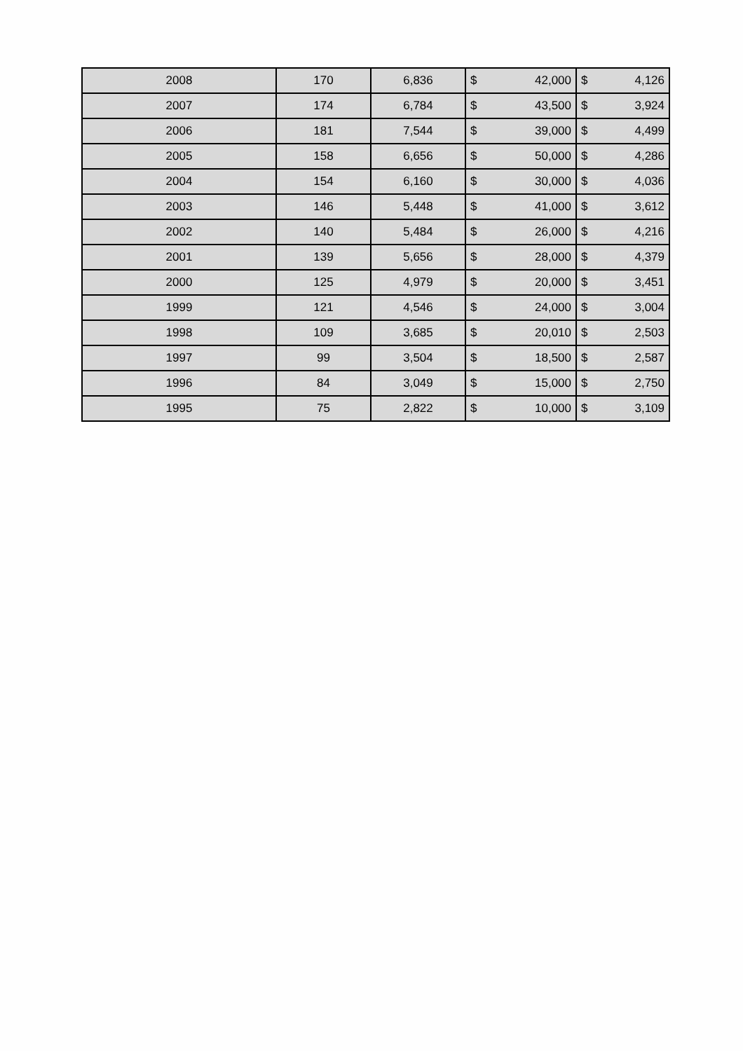| 2008 | 170 | 6,836 | $ | 42,000 | $ | 4,126 |
| 2007 | 174 | 6,784 | $ | 43,500 | $ | 3,924 |
| 2006 | 181 | 7,544 | $ | 39,000 | $ | 4,499 |
| 2005 | 158 | 6,656 | $ | 50,000 | $ | 4,286 |
| 2004 | 154 | 6,160 | $ | 30,000 | $ | 4,036 |
| 2003 | 146 | 5,448 | $ | 41,000 | $ | 3,612 |
| 2002 | 140 | 5,484 | $ | 26,000 | $ | 4,216 |
| 2001 | 139 | 5,656 | $ | 28,000 | $ | 4,379 |
| 2000 | 125 | 4,979 | $ | 20,000 | $ | 3,451 |
| 1999 | 121 | 4,546 | $ | 24,000 | $ | 3,004 |
| 1998 | 109 | 3,685 | $ | 20,010 | $ | 2,503 |
| 1997 | 99 | 3,504 | $ | 18,500 | $ | 2,587 |
| 1996 | 84 | 3,049 | $ | 15,000 | $ | 2,750 |
| 1995 | 75 | 2,822 | $ | 10,000 | $ | 3,109 |